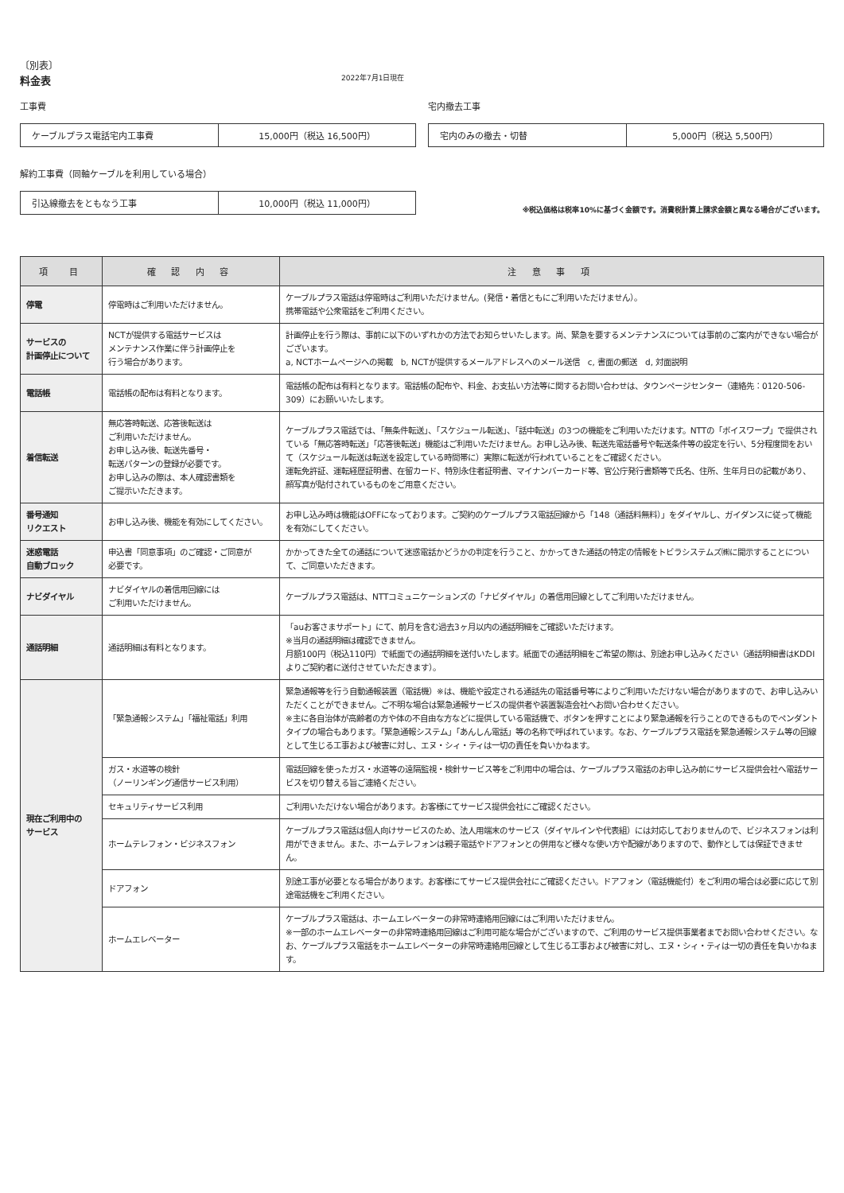〔別表〕
料金表 2022年7月1日現在
工事費
| ケーブルプラス電話宅内工事費 | 15,000円（税込 16,500円） |
宅内撤去工事
| 宅内のみの撤去・切替 | 5,000円（税込 5,500円） |
解約工事費（同軸ケーブルを利用している場合）
| 引込線撤去をともなう工事 | 10,000円（税込 11,000円） |
※税込価格は税率10%に基づく金額です。消費税計算上請求金額と異なる場合がございます。
| 項 目 | 確 認 内 容 | 注 意 事 項 |
| --- | --- | --- |
| 停電 | 停電時はご利用いただけません。 | ケーブルプラス電話は停電時はご利用いただけません。(発信・着信ともにご利用いただけません）。 携帯電話や公衆電話をご利用ください。 |
| サービスの 計画停止について | NCTが提供する電話サービスは メンテナンス作業に伴う計画停止を 行う場合があります。 | 計画停止を行う際は、事前に以下のいずれかの方法でお知らせいたします。尚、緊急を要するメンテナンスについては事前のご案内ができない場合がございます。 a, NCTホームページへの掲載 b, NCTが提供するメールアドレスへのメール送信 c, 書面の郵送 d, 対面説明 |
| 電話帳 | 電話帳の配布は有料となります。 | 電話帳の配布は有料となります。電話帳の配布や、料金、お支払い方法等に関するお問い合わせは、タウンページセンター（連絡先：0120-506-309）にお願いいたします。 |
| 着信転送 | 無応答時転送、応答後転送は ご利用いただけません。 お申し込み後、転送先番号・ 転送パターンの登録が必要です。 お申し込みの際は、本人確認書類を ご提示いただきます。 | ケーブルプラス電話では、「無条件転送」、「スケジュール転送」、「話中転送」の3つの機能をご利用いただけます。NTTの「ボイスワープ」で提供されている「無応答時転送」「応答後転送」機能はご利用いただけません。お申し込み後、転送先電話番号や転送条件等の設定を行い、5分程度間をおいて（スケジュール転送は転送を設定している時間帯に）実際に転送が行われていることをご確認ください。 運転免許証、運転経歴証明書、在留カード、特別永住者証明書、マイナンバーカード等、官公庁発行書類等で氏名、住所、生年月日の記載があり、顔写真が貼付されているものをご用意ください。 |
| 番号通知 リクエスト | お申し込み後、機能を有効にしてください。 | お申し込み時は機能はOFFになっております。ご契約のケーブルプラス電話回線から「148（通話料無料）」をダイヤルし、ガイダンスに従って機能を有効にしてください。 |
| 迷惑電話 自動ブロック | 申込書「同意事項」のご確認・ご同意が 必要です。 | かかってきた全ての通話について迷惑電話かどうかの判定を行うこと、かかってきた通話の特定の情報をトビラシステムズ㈱に開示することについて、ご同意いただきます。 |
| ナビダイヤル | ナビダイヤルの着信用回線には ご利用いただけません。 | ケーブルプラス電話は、NTTコミュニケーションズの「ナビダイヤル」の着信用回線としてご利用いただけません。 |
| 通話明細 | 通話明細は有料となります。 | 「auお客さまサポート」にて、前月を含む過去3ヶ月以内の通話明細をご確認いただけます。 ※当月の通話明細は確認できません。 月額100円（税込110円）で紙面での通話明細を送付いたします。紙面での通話明細をご希望の際は、別途お申し込みください（通話明細書はKDDIよりご契約者に送付させていただきます）。 |
| 現在ご利用中の サービス | 「緊急通報システム」「福祉電話」利用 | 緊急通報等を行う自動通報装置（電話機）※は、機能や設定される通話先の電話番号等によりご利用いただけない場合がありますので、お申し込みいただくことができません。ご不明な場合は緊急通報サービスの提供者や装置製造会社へお問い合わせください。 ※主に各自治体が高齢者の方や体の不自由な方などに提供している電話機で、ボタンを押すことにより緊急通報を行うことのできるものでペンダントタイプの場合もあります。「緊急通報システム」「あんしん電話」等の名称で呼ばれています。なお、ケーブルプラス電話を緊急通報システム等の回線として生じる工事および被害に対し、エヌ・シィ・ティは一切の責任を負いかねます。 |
| | ガス・水道等の検針 （ノーリンギング通信サービス利用） | 電話回線を使ったガス・水道等の遠隔監視・検針サービス等をご利用中の場合は、ケーブルプラス電話のお申し込み前にサービス提供会社へ電話サービスを切り替える旨ご連絡ください。 |
| | セキュリティサービス利用 | ご利用いただけない場合があります。お客様にてサービス提供会社にご確認ください。 |
| | ホームテレフォン・ビジネスフォン | ケーブルプラス電話は個人向けサービスのため、法人用端末のサービス（ダイヤルインや代表組）には対応しておりませんので、ビジネスフォンは利用ができません。また、ホームテレフォンは親子電話やドアフォンとの併用など様々な使い方や配線がありますので、動作としては保証できません。 |
| | ドアフォン | 別途工事が必要となる場合があります。お客様にてサービス提供会社にご確認ください。ドアフォン（電話機能付）をご利用の場合は必要に応じて別途電話機をご利用ください。 |
| | ホームエレベーター | ケーブルプラス電話は、ホームエレベーターの非常時連絡用回線にはご利用いただけません。 ※一部のホームエレベーターの非常時連絡用回線はご利用可能な場合がございますので、ご利用のサービス提供事業者までお問い合わせください。なお、ケーブルプラス電話をホームエレベーターの非常時連絡用回線として生じる工事および被害に対し、エヌ・シィ・ティは一切の責任を負いかねます。 |